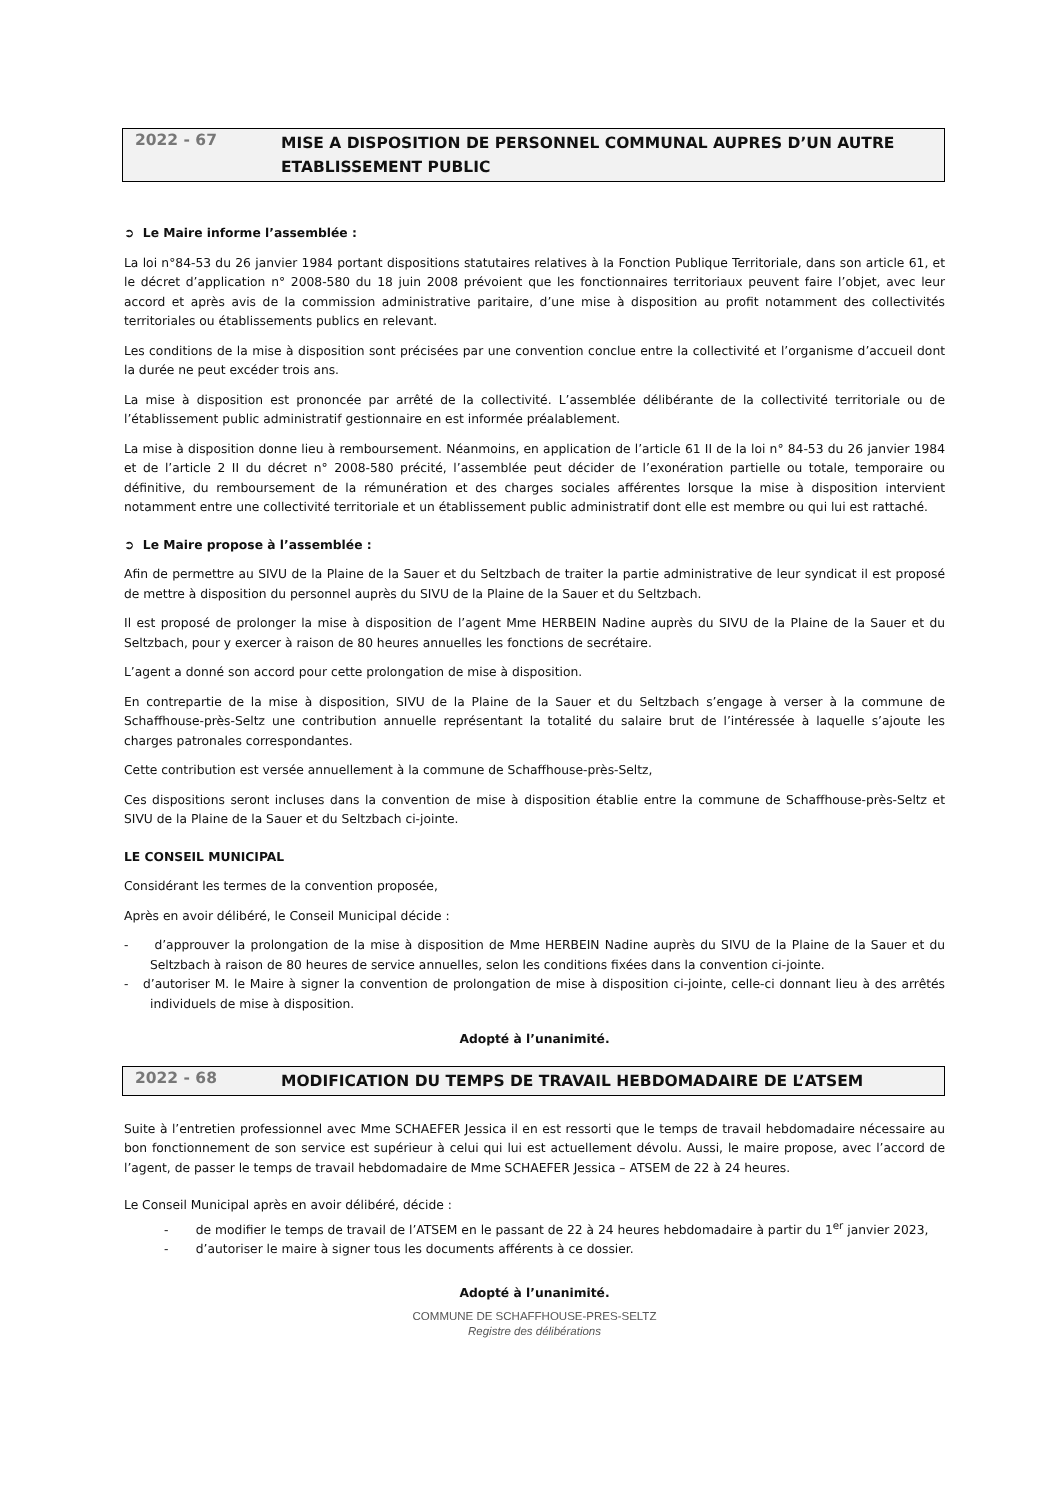2022 - 67
MISE A DISPOSITION DE PERSONNEL COMMUNAL AUPRES D’UN AUTRE ETABLISSEMENT PUBLIC
➲ Le Maire informe l’assemblée :
La loi n°84-53 du 26 janvier 1984 portant dispositions statutaires relatives à la Fonction Publique Territoriale, dans son article 61, et le décret d’application n° 2008-580 du 18 juin 2008 prévoient que les fonctionnaires territoriaux peuvent faire l’objet, avec leur accord et après avis de la commission administrative paritaire, d’une mise à disposition au profit notamment des collectivités territoriales ou établissements publics en relevant.
Les conditions de la mise à disposition sont précisées par une convention conclue entre la collectivité et l’organisme d’accueil dont la durée ne peut excéder trois ans.
La mise à disposition est prononcée par arrêté de la collectivité. L’assemblée délibérante de la collectivité territoriale ou de l’établissement public administratif gestionnaire en est informée préalablement.
La mise à disposition donne lieu à remboursement. Néanmoins, en application de l’article 61 II de la loi n° 84-53 du 26 janvier 1984 et de l’article 2 II du décret n° 2008-580 précité, l’assemblée peut décider de l’exonération partielle ou totale, temporaire ou définitive, du remboursement de la rémunération et des charges sociales afférentes lorsque la mise à disposition intervient notamment entre une collectivité territoriale et un établissement public administratif dont elle est membre ou qui lui est rattaché.
➲ Le Maire propose à l’assemblée :
Afin de permettre au SIVU de la Plaine de la Sauer et du Seltzbach de traiter la partie administrative de leur syndicat il est proposé de mettre à disposition du personnel auprès du SIVU de la Plaine de la Sauer et du Seltzbach.
Il est proposé de prolonger la mise à disposition de l’agent Mme HERBEIN Nadine auprès du SIVU de la Plaine de la Sauer et du Seltzbach, pour y exercer à raison de 80 heures annuelles les fonctions de secrétaire.
L’agent a donné son accord pour cette prolongation de mise à disposition.
En contrepartie de la mise à disposition, SIVU de la Plaine de la Sauer et du Seltzbach s’engage à verser à la commune de Schaffhouse-près-Seltz une contribution annuelle représentant la totalité du salaire brut de l’intéressée à laquelle s’ajoute les charges patronales correspondantes.
Cette contribution est versée annuellement à la commune de Schaffhouse-près-Seltz,
Ces dispositions seront incluses dans la convention de mise à disposition établie entre la commune de Schaffhouse-près-Seltz et SIVU de la Plaine de la Sauer et du Seltzbach ci-jointe.
LE CONSEIL MUNICIPAL
Considérant les termes de la convention proposée,
Après en avoir délibéré, le Conseil Municipal décide :
- d’approuver la prolongation de la mise à disposition de Mme HERBEIN Nadine auprès du SIVU de la Plaine de la Sauer et du Seltzbach à raison de 80 heures de service annuelles, selon les conditions fixées dans la convention ci-jointe.
- d’autoriser M. le Maire à signer la convention de prolongation de mise à disposition ci-jointe, celle-ci donnant lieu à des arrêtés individuels de mise à disposition.
Adopté à l’unanimité.
2022 - 68
MODIFICATION DU TEMPS DE TRAVAIL HEBDOMADAIRE DE L’ATSEM
Suite à l’entretien professionnel avec Mme SCHAEFER Jessica il en est ressorti que le temps de travail hebdomadaire nécessaire au bon fonctionnement de son service est supérieur à celui qui lui est actuellement dévolu. Aussi, le maire propose, avec l’accord de l’agent, de passer le temps de travail hebdomadaire de Mme SCHAEFER Jessica – ATSEM de 22 à 24 heures.
Le Conseil Municipal après en avoir délibéré, décide :
- de modifier le temps de travail de l’ATSEM en le passant de 22 à 24 heures hebdomadaire à partir du 1<sup>er</sup> janvier 2023,
- d’autoriser le maire à signer tous les documents afférents à ce dossier.
Adopté à l’unanimité.
COMMUNE DE SCHAFFHOUSE-PRES-SELTZ
Registre des délibérations